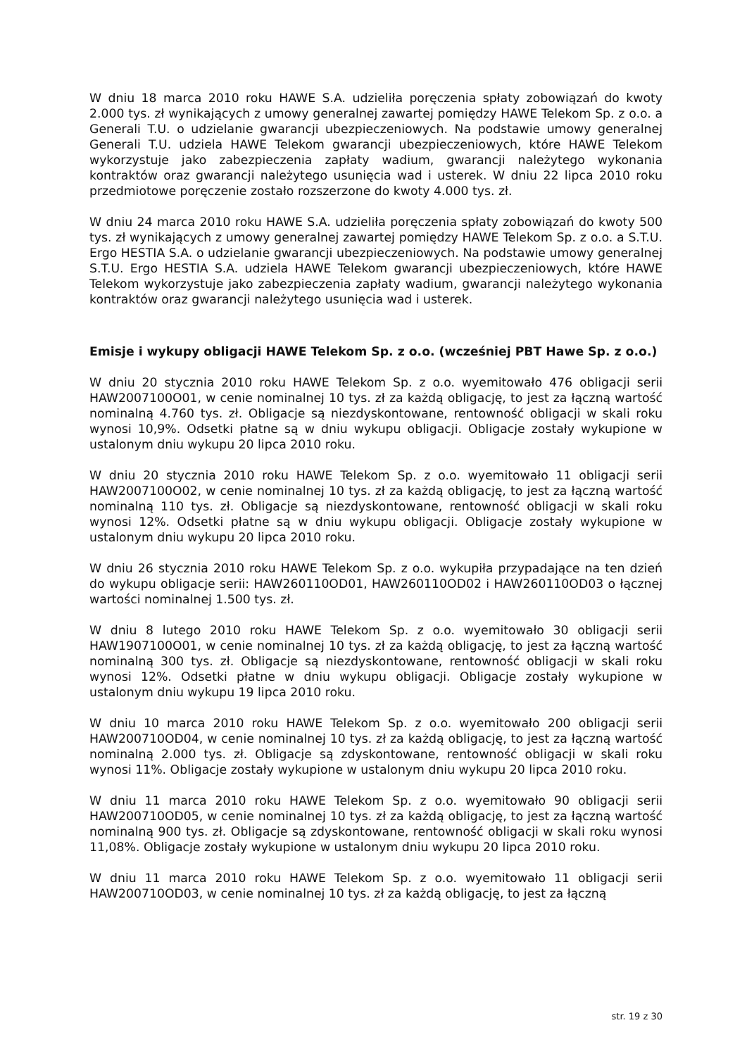W dniu 18 marca 2010 roku HAWE S.A. udzieliła poręczenia spłaty zobowiązań do kwoty 2.000 tys. zł wynikających z umowy generalnej zawartej pomiędzy HAWE Telekom Sp. z o.o. a Generali T.U. o udzielanie gwarancji ubezpieczeniowych. Na podstawie umowy generalnej Generali T.U. udziela HAWE Telekom gwarancji ubezpieczeniowych, które HAWE Telekom wykorzystuje jako zabezpieczenia zapłaty wadium, gwarancji należytego wykonania kontraktów oraz gwarancji należytego usunięcia wad i usterek. W dniu 22 lipca 2010 roku przedmiotowe poręczenie zostało rozszerzone do kwoty 4.000 tys. zł.
W dniu 24 marca 2010 roku HAWE S.A. udzieliła poręczenia spłaty zobowiązań do kwoty 500 tys. zł wynikających z umowy generalnej zawartej pomiędzy HAWE Telekom Sp. z o.o. a S.T.U. Ergo HESTIA S.A. o udzielanie gwarancji ubezpieczeniowych. Na podstawie umowy generalnej S.T.U. Ergo HESTIA S.A. udziela HAWE Telekom gwarancji ubezpieczeniowych, które HAWE Telekom wykorzystuje jako zabezpieczenia zapłaty wadium, gwarancji należytego wykonania kontraktów oraz gwarancji należytego usunięcia wad i usterek.
Emisje i wykupy obligacji HAWE Telekom Sp. z o.o. (wcześniej PBT Hawe Sp. z o.o.)
W dniu 20 stycznia 2010 roku HAWE Telekom Sp. z o.o. wyemitowało 476 obligacji serii HAW2007100O01, w cenie nominalnej 10 tys. zł za każdą obligację, to jest za łączną wartość nominalną 4.760 tys. zł. Obligacje są niezdyskontowane, rentowność obligacji w skali roku wynosi 10,9%. Odsetki płatne są w dniu wykupu obligacji. Obligacje zostały wykupione w ustalonym dniu wykupu 20 lipca 2010 roku.
W dniu 20 stycznia 2010 roku HAWE Telekom Sp. z o.o. wyemitowało 11 obligacji serii HAW2007100O02, w cenie nominalnej 10 tys. zł za każdą obligację, to jest za łączną wartość nominalną 110 tys. zł. Obligacje są niezdyskontowane, rentowność obligacji w skali roku wynosi 12%. Odsetki płatne są w dniu wykupu obligacji. Obligacje zostały wykupione w ustalonym dniu wykupu 20 lipca 2010 roku.
W dniu 26 stycznia 2010 roku HAWE Telekom Sp. z o.o. wykupiła przypadające na ten dzień do wykupu obligacje serii: HAW260110OD01, HAW260110OD02 i HAW260110OD03 o łącznej wartości nominalnej 1.500 tys. zł.
W dniu 8 lutego 2010 roku HAWE Telekom Sp. z o.o. wyemitowało 30 obligacji serii HAW1907100O01, w cenie nominalnej 10 tys. zł za każdą obligację, to jest za łączną wartość nominalną 300 tys. zł. Obligacje są niezdyskontowane, rentowność obligacji w skali roku wynosi 12%. Odsetki płatne w dniu wykupu obligacji. Obligacje zostały wykupione w ustalonym dniu wykupu 19 lipca 2010 roku.
W dniu 10 marca 2010 roku HAWE Telekom Sp. z o.o. wyemitowało 200 obligacji serii HAW200710OD04, w cenie nominalnej 10 tys. zł za każdą obligację, to jest za łączną wartość nominalną 2.000 tys. zł. Obligacje są zdyskontowane, rentowność obligacji w skali roku wynosi 11%. Obligacje zostały wykupione w ustalonym dniu wykupu 20 lipca 2010 roku.
W dniu 11 marca 2010 roku HAWE Telekom Sp. z o.o. wyemitowało 90 obligacji serii HAW200710OD05, w cenie nominalnej 10 tys. zł za każdą obligację, to jest za łączną wartość nominalną 900 tys. zł. Obligacje są zdyskontowane, rentowność obligacji w skali roku wynosi 11,08%. Obligacje zostały wykupione w ustalonym dniu wykupu 20 lipca 2010 roku.
W dniu 11 marca 2010 roku HAWE Telekom Sp. z o.o. wyemitowało 11 obligacji serii HAW200710OD03, w cenie nominalnej 10 tys. zł za każdą obligację, to jest za łączną
str. 19 z 30